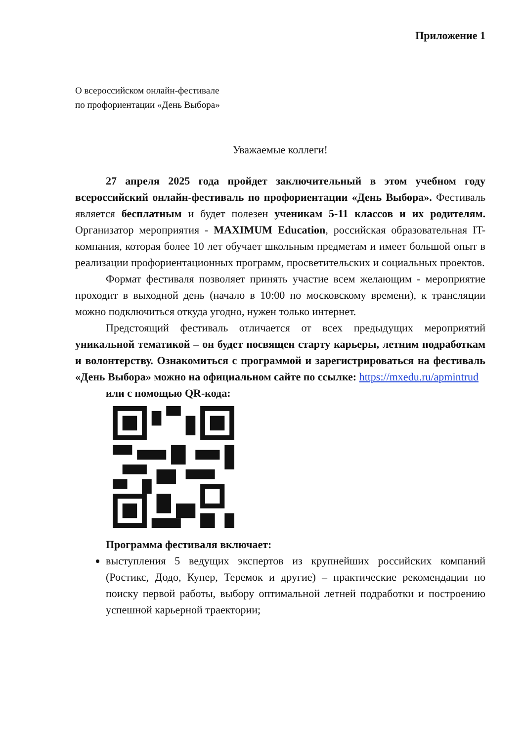Приложение 1
О всероссийском онлайн-фестивале
по профориентации «День Выбора»
Уважаемые коллеги!
27 апреля 2025 года пройдет заключительный в этом учебном году всероссийский онлайн-фестиваль по профориентации «День Выбора». Фестиваль является бесплатным и будет полезен ученикам 5-11 классов и их родителям. Организатор мероприятия - MAXIMUM Education, российская образовательная IT-компания, которая более 10 лет обучает школьным предметам и имеет большой опыт в реализации профориентационных программ, просветительских и социальных проектов.
Формат фестиваля позволяет принять участие всем желающим - мероприятие проходит в выходной день (начало в 10:00 по московскому времени), к трансляции можно подключиться откуда угодно, нужен только интернет.
Предстоящий фестиваль отличается от всех предыдущих мероприятий уникальной тематикой – он будет посвящен старту карьеры, летним подработкам и волонтерству. Ознакомиться с программой и зарегистрироваться на фестиваль «День Выбора» можно на официальном сайте по ссылке: https://mxedu.ru/apmintrud
или с помощью QR-кода:
Программа фестиваля включает:
выступления 5 ведущих экспертов из крупнейших российских компаний (Ростикс, Додо, Купер, Теремок и другие) – практические рекомендации по поиску первой работы, выбору оптимальной летней подработки и построению успешной карьерной траектории;